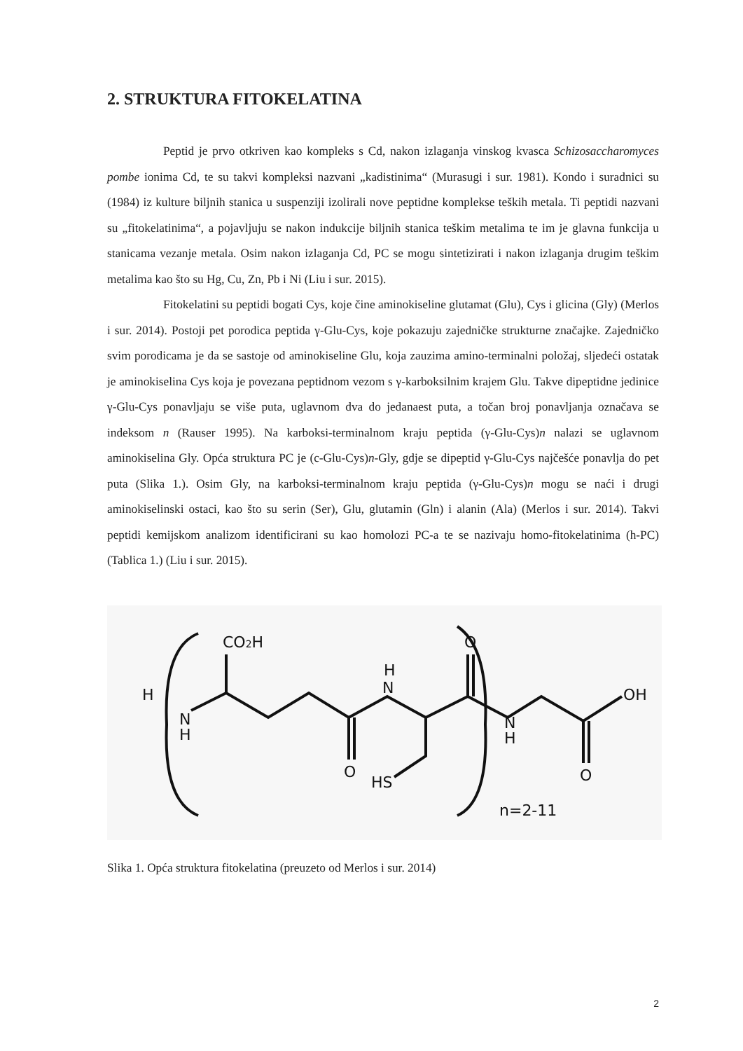2. STRUKTURA FITOKELATINA
Peptid je prvo otkriven kao kompleks s Cd, nakon izlaganja vinskog kvasca Schizosaccharomyces pombe ionima Cd, te su takvi kompleksi nazvani „kadistinima“ (Murasugi i sur. 1981). Kondo i suradnici su (1984) iz kulture biljnih stanica u suspenziji izolirali nove peptidne komplekse teških metala. Ti peptidi nazvani su „fitokelatinima“, a pojavljuju se nakon indukcije biljnih stanica teškim metalima te im je glavna funkcija u stanicama vezanje metala. Osim nakon izlaganja Cd, PC se mogu sintetizirati i nakon izlaganja drugim teškim metalima kao što su Hg, Cu, Zn, Pb i Ni (Liu i sur. 2015).
Fitokelatini su peptidi bogati Cys, koje čine aminokiseline glutamat (Glu), Cys i glicina (Gly) (Merlos i sur. 2014). Postoji pet porodica peptida γ-Glu-Cys, koje pokazuju zajedničke strukturne značajke. Zajedničko svim porodicama je da se sastoje od aminokiseline Glu, koja zauzima amino-terminalni položaj, sljedeći ostatak je aminokiselina Cys koja je povezana peptidnom vezom s γ-karboksilnim krajem Glu. Takve dipeptidne jedinice γ-Glu-Cys ponavljaju se više puta, uglavnom dva do jedanaest puta, a točan broj ponavljanja označava se indeksom n (Rauser 1995). Na karboksi-terminalnom kraju peptida (γ-Glu-Cys)n nalazi se uglavnom aminokiselina Gly. Opća struktura PC je (c-Glu-Cys)n-Gly, gdje se dipeptid γ-Glu-Cys najčešće ponavlja do pet puta (Slika 1.). Osim Gly, na karboksi-terminalnom kraju peptida (γ-Glu-Cys)n mogu se naći i drugi aminokiselinski ostaci, kao što su serin (Ser), Glu, glutamin (Gln) i alanin (Ala) (Merlos i sur. 2014). Takvi peptidi kemijskom analizom identificirani su kao homolozi PC-a te se nazivaju homo-fitokelatinima (h-PC) (Tablica 1.) (Liu i sur. 2015).
CO2H
H
N
H
H
N
O
O
HS
N
H
OH
O
n=2-11
Slika 1. Opća struktura fitokelatina (preuzeto od Merlos i sur. 2014)
2